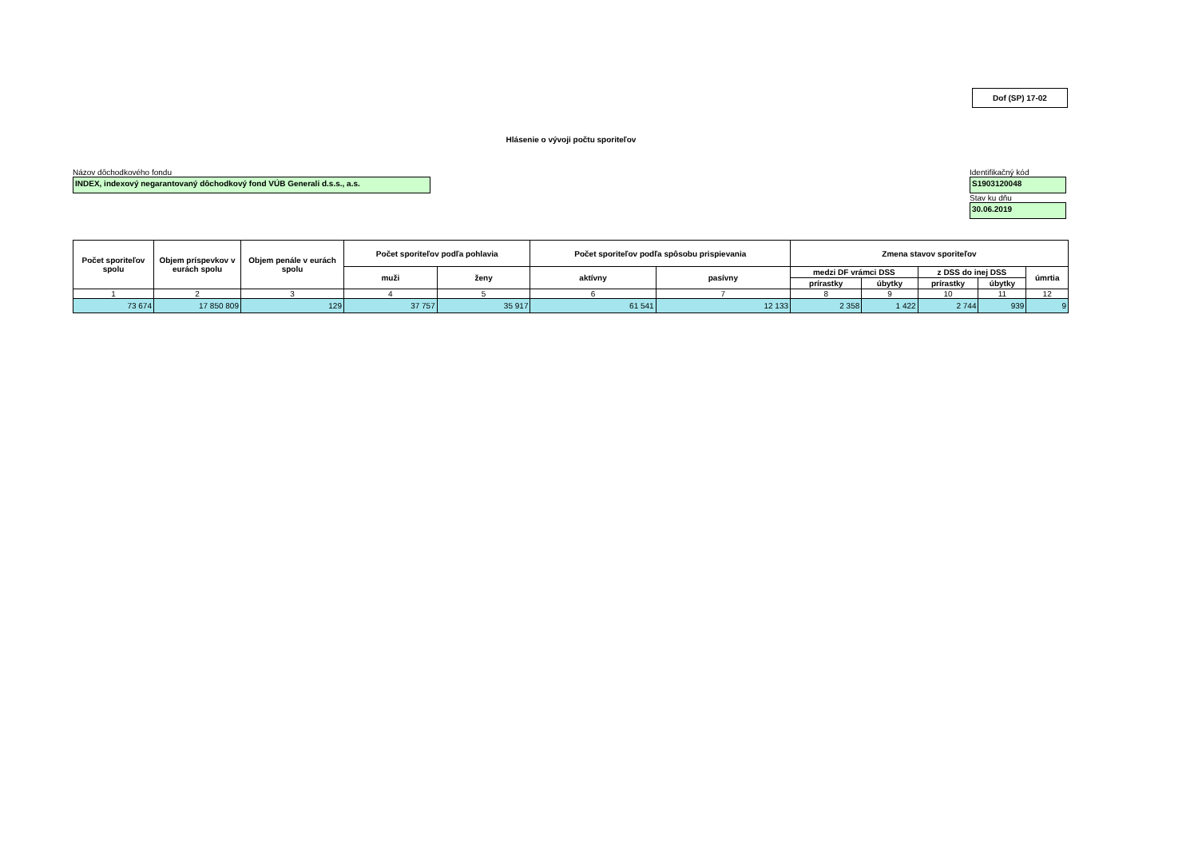Dof (SP) 17-02
Hlásenie o vývoji počtu sporiteľov
Názov dôchodkového fondu
INDEX, indexový negarantovaný dôchodkový fond VÚB Generali d.s.s., a.s.
Identifikačný kód
S1903120048
Stav ku dňu
30.06.2019
| Počet sporiteľov spolu | Objem príspevkov v eurách spolu | Objem penále v eurách spolu | Počet sporiteľov podľa pohlavia | | Počet sporiteľov podľa spôsobu prispievania | | Zmena stavov sporiteľov | | | | |
| --- | --- | --- | --- | --- | --- | --- | --- | --- | --- | --- | --- |
| | | | muži | ženy | aktívny | pasívny | medzi DF vrámci DSS | | z DSS do inej DSS | | úmrtia |
| | | | | | | | prírastky | úbytky | prírastky | úbytky | |
| 1 | 2 | 3 | 4 | 5 | 6 | 7 | 8 | 9 | 10 | 11 | 12 |
| 73 674 | 17 850 809 | 129 | 37 757 | 35 917 | 61 541 | 12 133 | 2 358 | 1 422 | 2 744 | 939 | 9 |